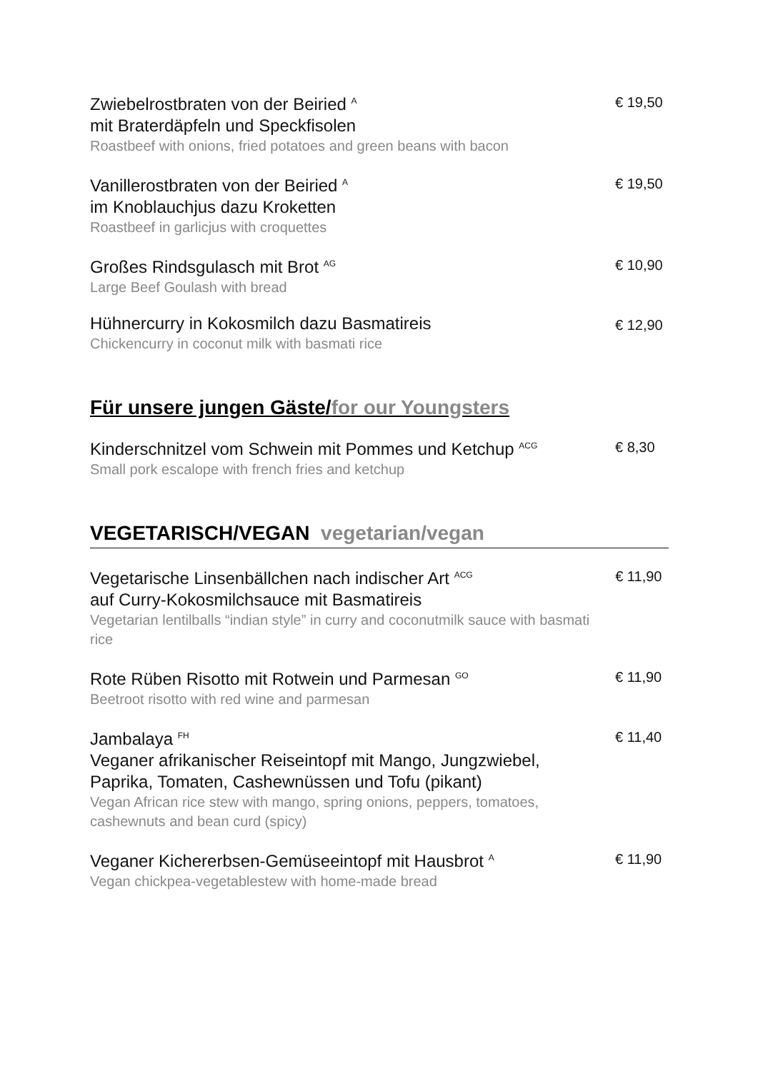Zwiebelrostbraten von der Beiried <sup>A</sup>
mit Braterdäpfeln und Speckfisolen
Roastbeef with onions, fried potatoes and green beans with bacon
€ 19,50
Vanillerostbraten von der Beiried <sup>A</sup>
im Knoblauchjus dazu Kroketten
Roastbeef in garlicjus with croquettes
€ 19,50
Großes Rindsgulasch mit Brot <sup>AG</sup>
Large Beef Goulash with bread
€ 10,90
Hühnercurry in Kokosmilch dazu Basmatireis
Chickencurry in coconut milk with basmati rice
€ 12,90
Für unsere jungen Gäste/for our Youngsters
Kinderschnitzel vom Schwein mit Pommes und Ketchup <sup>ACG</sup>
Small pork escalope with french fries and ketchup
€ 8,30
VEGETARISCH/VEGAN vegetarian/vegan
Vegetarische Linsenbällchen nach indischer Art <sup>ACG</sup>
auf Curry-Kokosmilchsauce mit Basmatireis
Vegetarian lentilballs “indian style” in curry and coconutmilk sauce with basmati rice
€ 11,90
Rote Rüben Risotto mit Rotwein und Parmesan <sup>GO</sup>
Beetroot risotto with red wine and parmesan
€ 11,90
Jambalaya <sup>FH</sup>
Veganer afrikanischer Reiseintopf mit Mango, Jungzwiebel,
Paprika, Tomaten, Cashewnüssen und Tofu (pikant)
Vegan African rice stew with mango, spring onions, peppers, tomatoes,
cashewnuts and bean curd (spicy)
€ 11,40
Veganer Kichererbsen-Gemüseeintopf mit Hausbrot <sup>A</sup>
Vegan chickpea-vegetablestew with home-made bread
€ 11,90